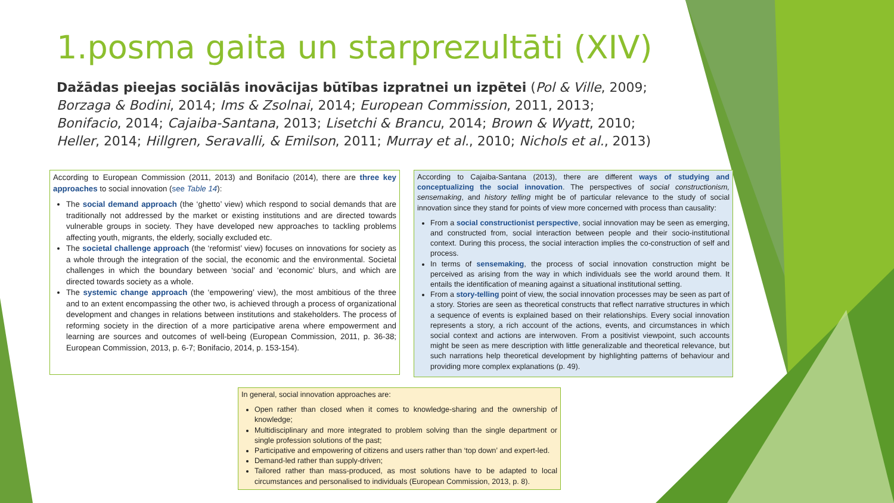1.posma gaita un starprezultāti (XIV)
Dažādas pieejas sociālās inovācijas būtības izpratnei un izpētei (Pol & Ville, 2009; Borzaga & Bodini, 2014; Ims & Zsolnai, 2014; European Commission, 2011, 2013; Bonifacio, 2014; Cajaiba-Santana, 2013; Lisetchi & Brancu, 2014; Brown & Wyatt, 2010; Heller, 2014; Hillgren, Seravalli, & Emilson, 2011; Murray et al., 2010; Nichols et al., 2013)
According to European Commission (2011, 2013) and Bonifacio (2014), there are three key approaches to social innovation (see Table 14):
The social demand approach (the ‘ghetto’ view) which respond to social demands that are traditionally not addressed by the market or existing institutions and are directed towards vulnerable groups in society. They have developed new approaches to tackling problems affecting youth, migrants, the elderly, socially excluded etc.
The societal challenge approach (the ‘reformist’ view) focuses on innovations for society as a whole through the integration of the social, the economic and the environmental. Societal challenges in which the boundary between ‘social’ and ‘economic’ blurs, and which are directed towards society as a whole.
The systemic change approach (the ‘empowering’ view), the most ambitious of the three and to an extent encompassing the other two, is achieved through a process of organizational development and changes in relations between institutions and stakeholders. The process of reforming society in the direction of a more participative arena where empowerment and learning are sources and outcomes of well-being (European Commission, 2011, p. 36-38; European Commission, 2013, p. 6-7; Bonifacio, 2014, p. 153-154).
According to Cajaiba-Santana (2013), there are different ways of studying and conceptualizing the social innovation. The perspectives of social constructionism, sensemaking, and history telling might be of particular relevance to the study of social innovation since they stand for points of view more concerned with process than causality:
From a social constructionist perspective, social innovation may be seen as emerging, and constructed from, social interaction between people and their socio-institutional context. During this process, the social interaction implies the co-construction of self and process.
In terms of sensemaking, the process of social innovation construction might be perceived as arising from the way in which individuals see the world around them. It entails the identification of meaning against a situational institutional setting.
From a story-telling point of view, the social innovation processes may be seen as part of a story. Stories are seen as theoretical constructs that reflect narrative structures in which a sequence of events is explained based on their relationships. Every social innovation represents a story, a rich account of the actions, events, and circumstances in which social context and actions are interwoven. From a positivist viewpoint, such accounts might be seen as mere description with little generalizable and theoretical relevance, but such narrations help theoretical development by highlighting patterns of behaviour and providing more complex explanations (p. 49).
In general, social innovation approaches are:
Open rather than closed when it comes to knowledge-sharing and the ownership of knowledge;
Multidisciplinary and more integrated to problem solving than the single department or single profession solutions of the past;
Participative and empowering of citizens and users rather than ‘top down’ and expert-led.
Demand-led rather than supply-driven;
Tailored rather than mass-produced, as most solutions have to be adapted to local circumstances and personalised to individuals (European Commission, 2013, p. 8).